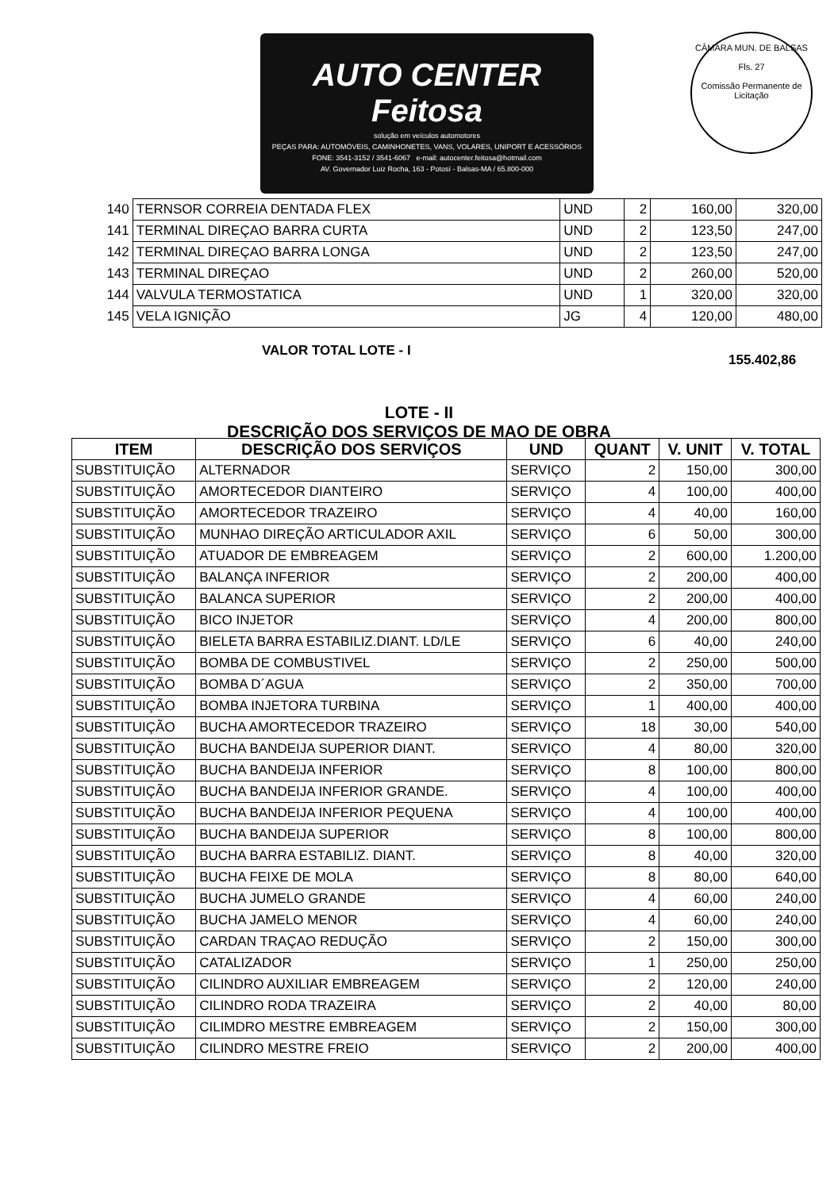AUTO CENTER Feitosa
solução em veículos automotores
PEÇAS PARA: AUTOMÓVEIS, CAMINHONETES, VANS, VOLARES, UNIPORT E ACESSÓRIOS
FONE: 3541-3152 / 3541-6067 e-mail: autocenter.feitosa@hotmail.com
AV. Governador Luiz Rocha, 163 - Potosí - Balsas-MA / 65.800-000
CÂMARA MUN. DE BALSAS
Fls. 27
Comissão Permanente de Licitação
| 140 | TERNSOR CORREIA DENTADA FLEX | UND | 2 | 160,00 | 320,00 |
| 141 | TERMINAL DIREÇAO BARRA CURTA | UND | 2 | 123,50 | 247,00 |
| 142 | TERMINAL DIREÇAO BARRA LONGA | UND | 2 | 123,50 | 247,00 |
| 143 | TERMINAL DIREÇAO | UND | 2 | 260,00 | 520,00 |
| 144 | VALVULA TERMOSTATICA | UND | 1 | 320,00 | 320,00 |
| 145 | VELA IGNIÇÃO | JG | 4 | 120,00 | 480,00 |
VALOR TOTAL LOTE - I
155.402,86
LOTE - II
DESCRIÇÃO DOS SERVIÇOS DE MAO DE OBRA
| ITEM | DESCRIÇÃO DOS SERVIÇOS | UND | QUANT | V. UNIT | V. TOTAL |
| --- | --- | --- | --- | --- | --- |
| SUBSTITUIÇÃO | ALTERNADOR | SERVIÇO | 2 | 150,00 | 300,00 |
| SUBSTITUIÇÃO | AMORTECEDOR DIANTEIRO | SERVIÇO | 4 | 100,00 | 400,00 |
| SUBSTITUIÇÃO | AMORTECEDOR TRAZEIRO | SERVIÇO | 4 | 40,00 | 160,00 |
| SUBSTITUIÇÃO | MUNHAO DIREÇÃO ARTICULADOR AXIL | SERVIÇO | 6 | 50,00 | 300,00 |
| SUBSTITUIÇÃO | ATUADOR DE EMBREAGEM | SERVIÇO | 2 | 600,00 | 1.200,00 |
| SUBSTITUIÇÃO | BALANÇA INFERIOR | SERVIÇO | 2 | 200,00 | 400,00 |
| SUBSTITUIÇÃO | BALANCA SUPERIOR | SERVIÇO | 2 | 200,00 | 400,00 |
| SUBSTITUIÇÃO | BICO INJETOR | SERVIÇO | 4 | 200,00 | 800,00 |
| SUBSTITUIÇÃO | BIELETA BARRA ESTABILIZ.DIANT. LD/LE | SERVIÇO | 6 | 40,00 | 240,00 |
| SUBSTITUIÇÃO | BOMBA DE COMBUSTIVEL | SERVIÇO | 2 | 250,00 | 500,00 |
| SUBSTITUIÇÃO | BOMBA D´AGUA | SERVIÇO | 2 | 350,00 | 700,00 |
| SUBSTITUIÇÃO | BOMBA INJETORA TURBINA | SERVIÇO | 1 | 400,00 | 400,00 |
| SUBSTITUIÇÃO | BUCHA AMORTECEDOR TRAZEIRO | SERVIÇO | 18 | 30,00 | 540,00 |
| SUBSTITUIÇÃO | BUCHA BANDEIJA SUPERIOR DIANT. | SERVIÇO | 4 | 80,00 | 320,00 |
| SUBSTITUIÇÃO | BUCHA BANDEIJA INFERIOR | SERVIÇO | 8 | 100,00 | 800,00 |
| SUBSTITUIÇÃO | BUCHA BANDEIJA INFERIOR GRANDE. | SERVIÇO | 4 | 100,00 | 400,00 |
| SUBSTITUIÇÃO | BUCHA BANDEIJA INFERIOR PEQUENA | SERVIÇO | 4 | 100,00 | 400,00 |
| SUBSTITUIÇÃO | BUCHA BANDEIJA SUPERIOR | SERVIÇO | 8 | 100,00 | 800,00 |
| SUBSTITUIÇÃO | BUCHA BARRA ESTABILIZ. DIANT. | SERVIÇO | 8 | 40,00 | 320,00 |
| SUBSTITUIÇÃO | BUCHA FEIXE DE MOLA | SERVIÇO | 8 | 80,00 | 640,00 |
| SUBSTITUIÇÃO | BUCHA JUMELO GRANDE | SERVIÇO | 4 | 60,00 | 240,00 |
| SUBSTITUIÇÃO | BUCHA JAMELO MENOR | SERVIÇO | 4 | 60,00 | 240,00 |
| SUBSTITUIÇÃO | CARDAN TRAÇAO REDUÇÃO | SERVIÇO | 2 | 150,00 | 300,00 |
| SUBSTITUIÇÃO | CATALIZADOR | SERVIÇO | 1 | 250,00 | 250,00 |
| SUBSTITUIÇÃO | CILINDRO AUXILIAR EMBREAGEM | SERVIÇO | 2 | 120,00 | 240,00 |
| SUBSTITUIÇÃO | CILINDRO RODA TRAZEIRA | SERVIÇO | 2 | 40,00 | 80,00 |
| SUBSTITUIÇÃO | CILIMDRO MESTRE EMBREAGEM | SERVIÇO | 2 | 150,00 | 300,00 |
| SUBSTITUIÇÃO | CILINDRO MESTRE FREIO | SERVIÇO | 2 | 200,00 | 400,00 |